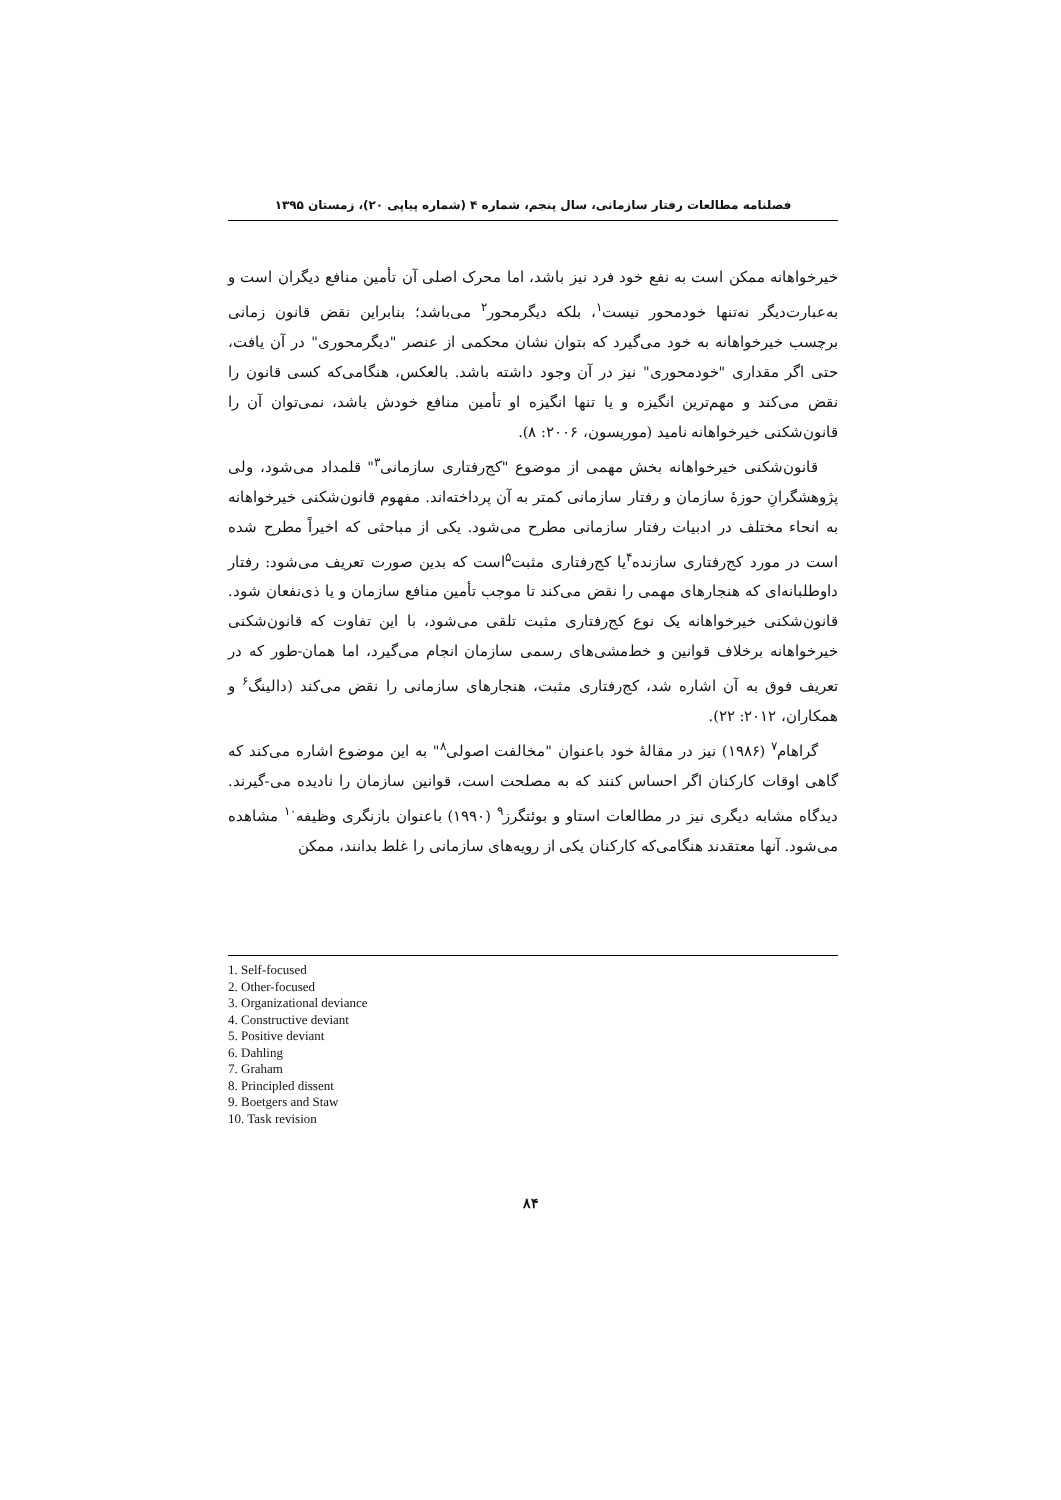فصلنامه مطالعات رفتار سازمانی، سال پنجم، شماره ۴ (شماره پیاپی ۲۰)، زمستان ۱۳۹۵
خیرخواهانه ممکن است به نفع خود فرد نیز باشد، اما محرک اصلی آن تأمین منافع دیگران است و به‌عبارت‌دیگر نه‌تنها خودمحور نیست<sup>۱</sup>، بلکه دیگرمحور<sup>۲</sup> می‌باشد؛ بنابراین نقض قانون زمانی برچسب خیرخواهانه به خود می‌گیرد که بتوان نشان محکمی از عنصر "دیگرمحوری" در آن یافت، حتی اگر مقداری "خودمحوری" نیز در آن وجود داشته باشد. بالعکس، هنگامی‌که کسی قانون را نقض می‌کند و مهم‌ترین انگیزه و یا تنها انگیزه او تأمین منافع خودش باشد، نمی‌توان آن را قانون‌شکنی خیرخواهانه نامید (موریسون، ۲۰۰۶: ۸).
قانون‌شکنی خیرخواهانه بخش مهمی از موضوع "کج‌رفتاری سازمانی<sup>۳</sup>" قلمداد می‌شود، ولی پژوهشگرانِ حوزهٔ سازمان و رفتار سازمانی کمتر به آن پرداخته‌اند. مفهوم قانون‌شکنی خیرخواهانه به انحاء مختلف در ادبیات رفتار سازمانی مطرح می‌شود. یکی از مباحثی که اخیراً مطرح شده است در مورد کج‌رفتاری سازنده<sup>۴</sup>یا کج‌رفتاری مثبت<sup>۵</sup>است که بدین صورت تعریف می‌شود: رفتار داوطلبانه‌ای که هنجارهای مهمی را نقض می‌کند تا موجب تأمین منافع سازمان و یا ذی‌نفعان شود. قانون‌شکنی خیرخواهانه یک نوع کج‌رفتاری مثبت تلقی می‌شود، با این تفاوت که قانون‌شکنی خیرخواهانه برخلاف قوانین و خط‌مشی‌های رسمی سازمان انجام می‌گیرد، اما همان-طور که در تعریف فوق به آن اشاره شد، کج‌رفتاری مثبت، هنجارهای سازمانی را نقض می‌کند (دالینگ<sup>۶</sup> و همکاران، ۲۰۱۲: ۲۲).
گراهام<sup>۷</sup> (۱۹۸۶) نیز در مقالهٔ خود باعنوان "مخالفت اصولی<sup>۸</sup>" به این موضوع اشاره می‌کند که گاهی اوقات کارکنان اگر احساس کنند که به مصلحت است، قوانین سازمان را نادیده می-گیرند. دیدگاه مشابه دیگری نیز در مطالعات استاو و بوئتگرز<sup>۹</sup> (۱۹۹۰) باعنوان بازنگری وظیفه<sup>۱۰</sup> مشاهده می‌شود. آنها معتقدند هنگامی‌که کارکنان یکی از رویه‌های سازمانی را غلط بدانند، ممکن
1. Self-focused
2. Other-focused
3. Organizational deviance
4. Constructive deviant
5. Positive deviant
6. Dahling
7. Graham
8. Principled dissent
9. Boetgers and Staw
10. Task revision
۸۴